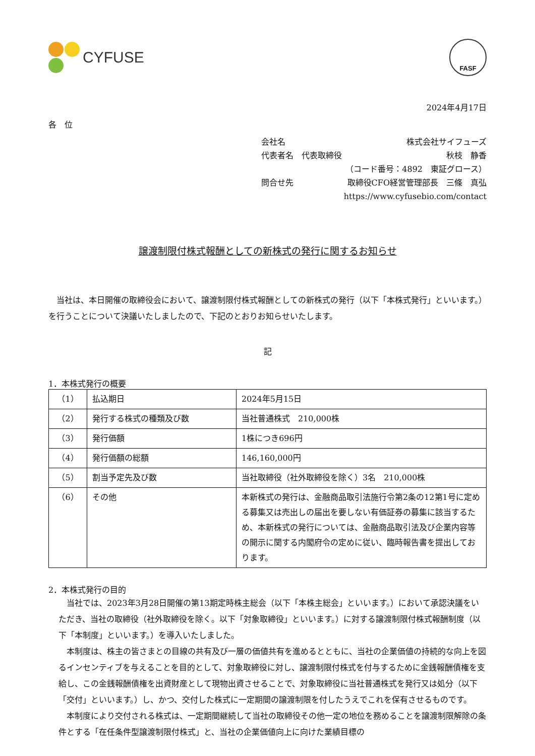CYFUSE
FASF
2024年4月17日
各　位
会社名 株式会社サイフューズ
代表者名　代表取締役 秋枝　静香
（コード番号：4892　東証グロース）
問合せ先 取締役CFO経営管理部長　三條　真弘
https://www.cyfusebio.com/contact
譲渡制限付株式報酬としての新株式の発行に関するお知らせ
当社は、本日開催の取締役会において、譲渡制限付株式報酬としての新株式の発行（以下「本株式発行」といいます。）を行うことについて決議いたしましたので、下記のとおりお知らせいたします。
記
1．本株式発行の概要
| （1） | 払込期日 | 2024年5月15日 |
| （2） | 発行する株式の種類及び数 | 当社普通株式 210,000株 |
| （3） | 発行価額 | 1株につき696円 |
| （4） | 発行価額の総額 | 146,160,000円 |
| （5） | 割当予定先及び数 | 当社取締役（社外取締役を除く）3名 210,000株 |
| （6） | その他 | 本新株式の発行は、金融商品取引法施行令第2条の12第1号に定める募集又は売出しの届出を要しない有価証券の募集に該当するため、本新株式の発行については、金融商品取引法及び企業内容等の開示に関する内閣府令の定めに従い、臨時報告書を提出しております。 |
2．本株式発行の目的
当社では、2023年3月28日開催の第13期定時株主総会（以下「本株主総会」といいます。）において承認決議をいただき、当社の取締役（社外取締役を除く。以下「対象取締役」といいます。）に対する譲渡制限付株式報酬制度（以下「本制度」といいます。）を導入いたしました。
本制度は、株主の皆さまとの目線の共有及び一層の価値共有を進めるとともに、当社の企業価値の持続的な向上を図るインセンティブを与えることを目的として、対象取締役に対し、譲渡制限付株式を付与するために金銭報酬債権を支給し、この金銭報酬債権を出資財産として現物出資させることで、対象取締役に当社普通株式を発行又は処分（以下「交付」といいます。）し、かつ、交付した株式に一定期間の譲渡制限を付したうえでこれを保有させるものです。
本制度により交付される株式は、一定期間継続して当社の取締役その他一定の地位を務めることを譲渡制限解除の条件とする「在任条件型譲渡制限付株式」と、当社の企業価値向上に向けた業績目標の